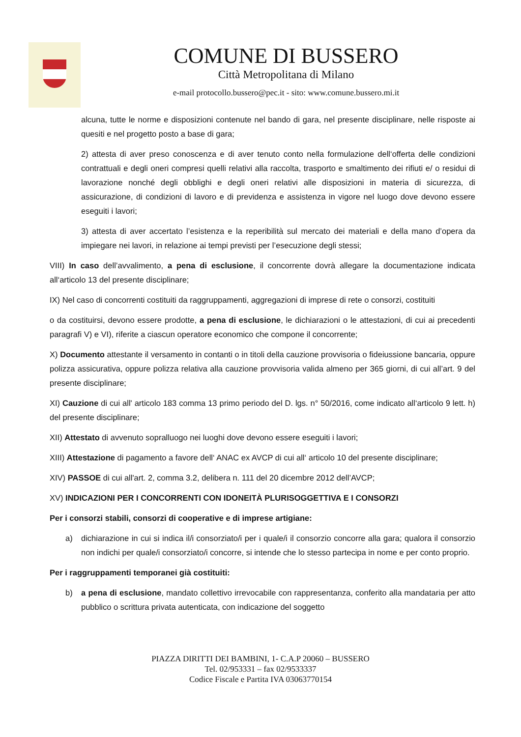COMUNE DI BUSSERO
Città Metropolitana di Milano
e-mail protocollo.bussero@pec.it - sito: www.comune.bussero.mi.it
alcuna, tutte le norme e disposizioni contenute nel bando di gara, nel presente disciplinare, nelle risposte ai quesiti e nel progetto posto a base di gara;
2) attesta di aver preso conoscenza e di aver tenuto conto nella formulazione dell‘offerta delle condizioni contrattuali e degli oneri compresi quelli relativi alla raccolta, trasporto e smaltimento dei rifiuti e/ o residui di lavorazione nonché degli obblighi e degli oneri relativi alle disposizioni in materia di sicurezza, di assicurazione, di condizioni di lavoro e di previdenza e assistenza in vigore nel luogo dove devono essere eseguiti i lavori;
3) attesta di aver accertato l’esistenza e la reperibilità sul mercato dei materiali e della mano d’opera da impiegare nei lavori, in relazione ai tempi previsti per l’esecuzione degli stessi;
VIII) In caso dell’avvalimento, a pena di esclusione, il concorrente dovrà allegare la documentazione indicata all‘articolo 13 del presente disciplinare;
IX) Nel caso di concorrenti costituiti da raggruppamenti, aggregazioni di imprese di rete o consorzi, costituiti
o da costituirsi, devono essere prodotte, a pena di esclusione, le dichiarazioni o le attestazioni, di cui ai precedenti paragrafi V) e VI), riferite a ciascun operatore economico che compone il concorrente;
X) Documento attestante il versamento in contanti o in titoli della cauzione provvisoria o fideiussione bancaria, oppure polizza assicurativa, oppure polizza relativa alla cauzione provvisoria valida almeno per 365 giorni, di cui all’art. 9 del presente disciplinare;
XI) Cauzione di cui all' articolo 183 comma 13 primo periodo del D. lgs. n° 50/2016, come indicato all‘articolo 9 lett. h) del presente disciplinare;
XII) Attestato di avvenuto sopralluogo nei luoghi dove devono essere eseguiti i lavori;
XIII) Attestazione di pagamento a favore dell‘ ANAC ex AVCP di cui all‘ articolo 10 del presente disciplinare;
XIV) PASSOE di cui all'art. 2, comma 3.2, delibera n. 111 del 20 dicembre 2012 dell’AVCP;
XV) INDICAZIONI PER I CONCORRENTI CON IDONEITÀ PLURISOGGETTIVA E I CONSORZI
Per i consorzi stabili, consorzi di cooperative e di imprese artigiane:
a) dichiarazione in cui si indica il/i consorziato/i per i quale/i il consorzio concorre alla gara; qualora il consorzio non indichi per quale/i consorziato/i concorre, si intende che lo stesso partecipa in nome e per conto proprio.
Per i raggruppamenti temporanei già costituiti:
b) a pena di esclusione, mandato collettivo irrevocabile con rappresentanza, conferito alla mandataria per atto pubblico o scrittura privata autenticata, con indicazione del soggetto
PIAZZA DIRITTI DEI BAMBINI, 1- C.A.P 20060 – BUSSERO
Tel. 02/953331 – fax 02/9533337
Codice Fiscale e Partita IVA 03063770154